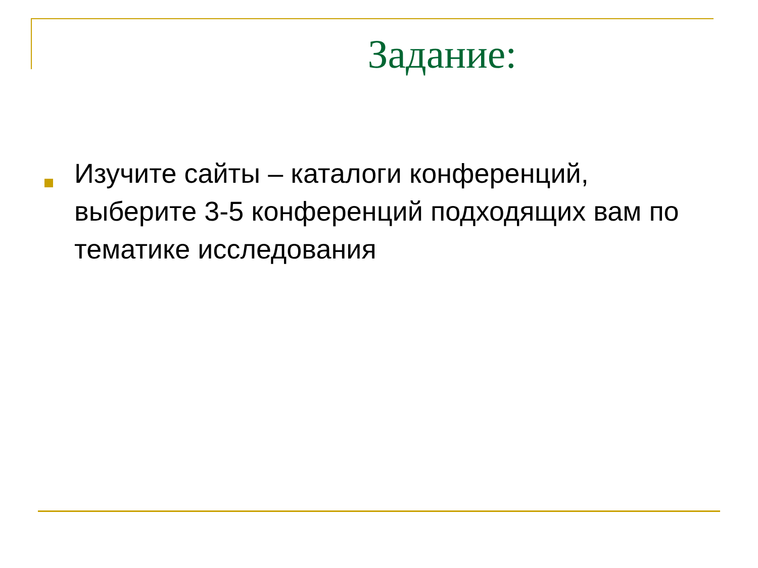Задание:
Изучите сайты – каталоги конференций, выберите 3-5 конференций подходящих вам по тематике исследования